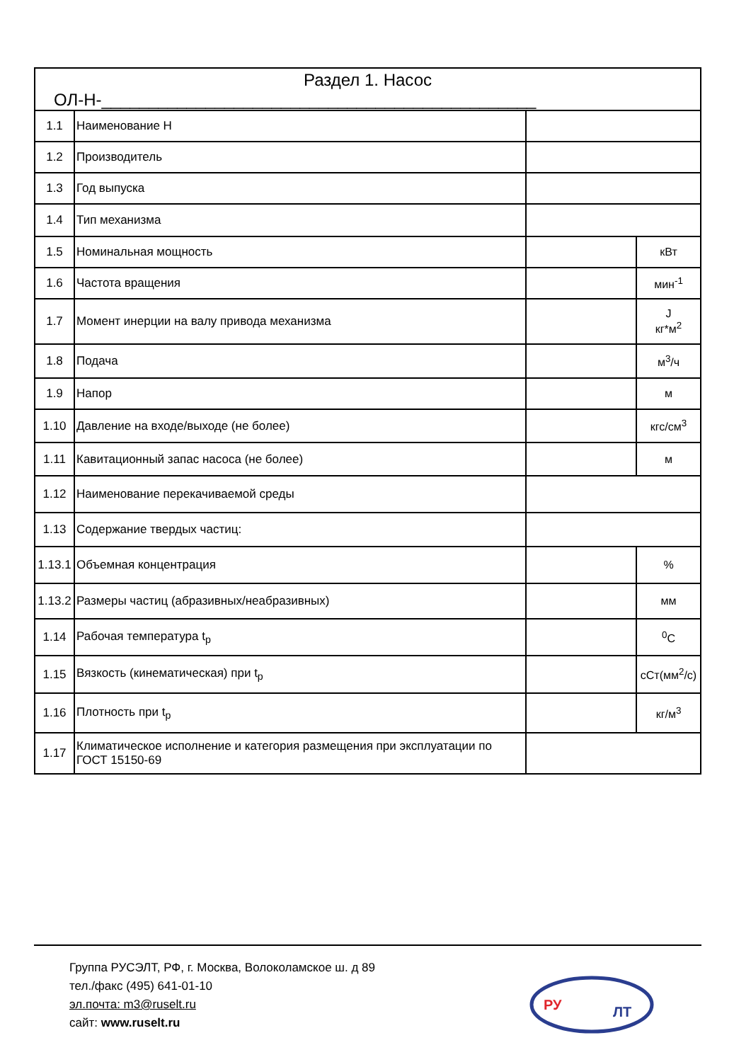| Раздел 1. Насос ОЛ-Н-______________________________________________ | | | |
| 1.1 | Наименование Н | | |
| 1.2 | Производитель | | |
| 1.3 | Год выпуска | | |
| 1.4 | Тип механизма | | |
| 1.5 | Номинальная мощность | | кВт |
| 1.6 | Частота вращения | | мин<sup>-1</sup> |
| 1.7 | Момент инерции на валу привода механизма | | J кг*м<sup>2</sup> |
| 1.8 | Подача | | м<sup>3</sup>/ч |
| 1.9 | Напор | | м |
| 1.10 | Давление на входе/выходе (не более) | | кгс/см<sup>3</sup> |
| 1.11 | Кавитационный запас насоса (не более) | | м |
| 1.12 | Наименование перекачиваемой среды | | |
| 1.13 | Содержание твердых частиц: | | |
| 1.13.1 | Объемная концентрация | | % |
| 1.13.2 | Размеры частиц (абразивных/неабразивных) | | мм |
| 1.14 | Рабочая температура t<sub>р</sub> | | <sup>0</sup> С |
| 1.15 | Вязкость (кинематическая) при t<sub>р</sub> | | сСт(мм<sup>2</sup>/с) |
| 1.16 | Плотность при t<sub>р</sub> | | кг/м<sup>3</sup> |
| 1.17 | Климатическое исполнение и категория размещения при эксплуатации по ГОСТ 15150-69 | | |
Группа РУСЭЛТ, РФ, г. Москва, Волоколамское ш. д 89
тел./факс (495) 641-01-10
эл.почта: m3@ruselt.ru
сайт: www.ruselt.ru
РУ
ЛТ